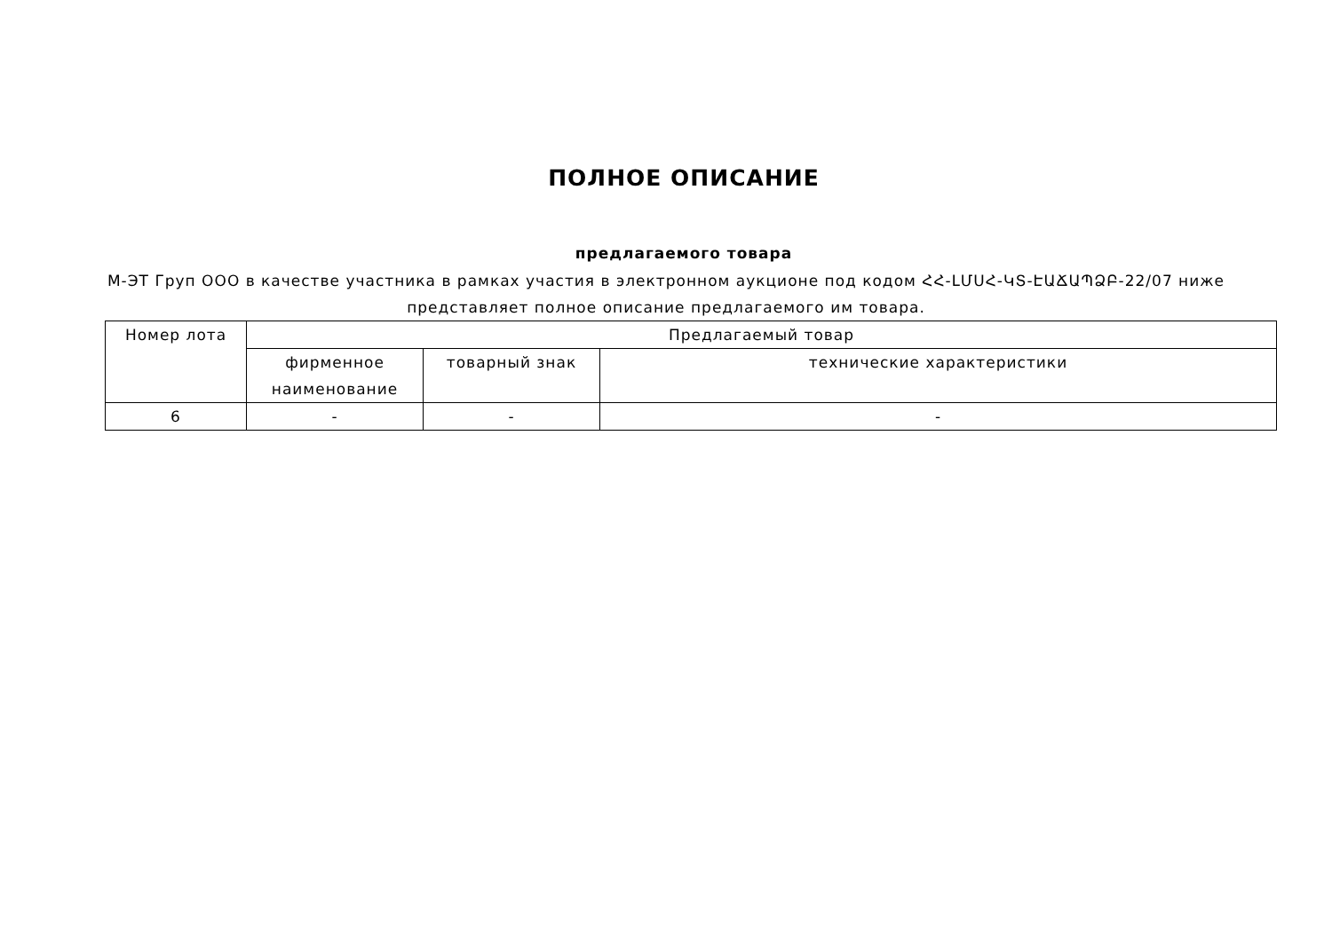ПОЛНОЕ ОПИСАНИЕ
предлагаемого товара
М-ЭТ Груп ООО в качестве участника в рамках участия в электронном аукционе под кодом ՀՀ-ԼՄՍՀ-ԿՏ-ԷԱՃԱՊՁԲ-22/07 ниже представляет полное описание предлагаемого им товара.
| Номер лота | Предлагаемый товар | | |
| --- | --- | --- | --- |
| | фирменное наименование | товарный знак | технические характеристики |
| 6 | - | - | - |